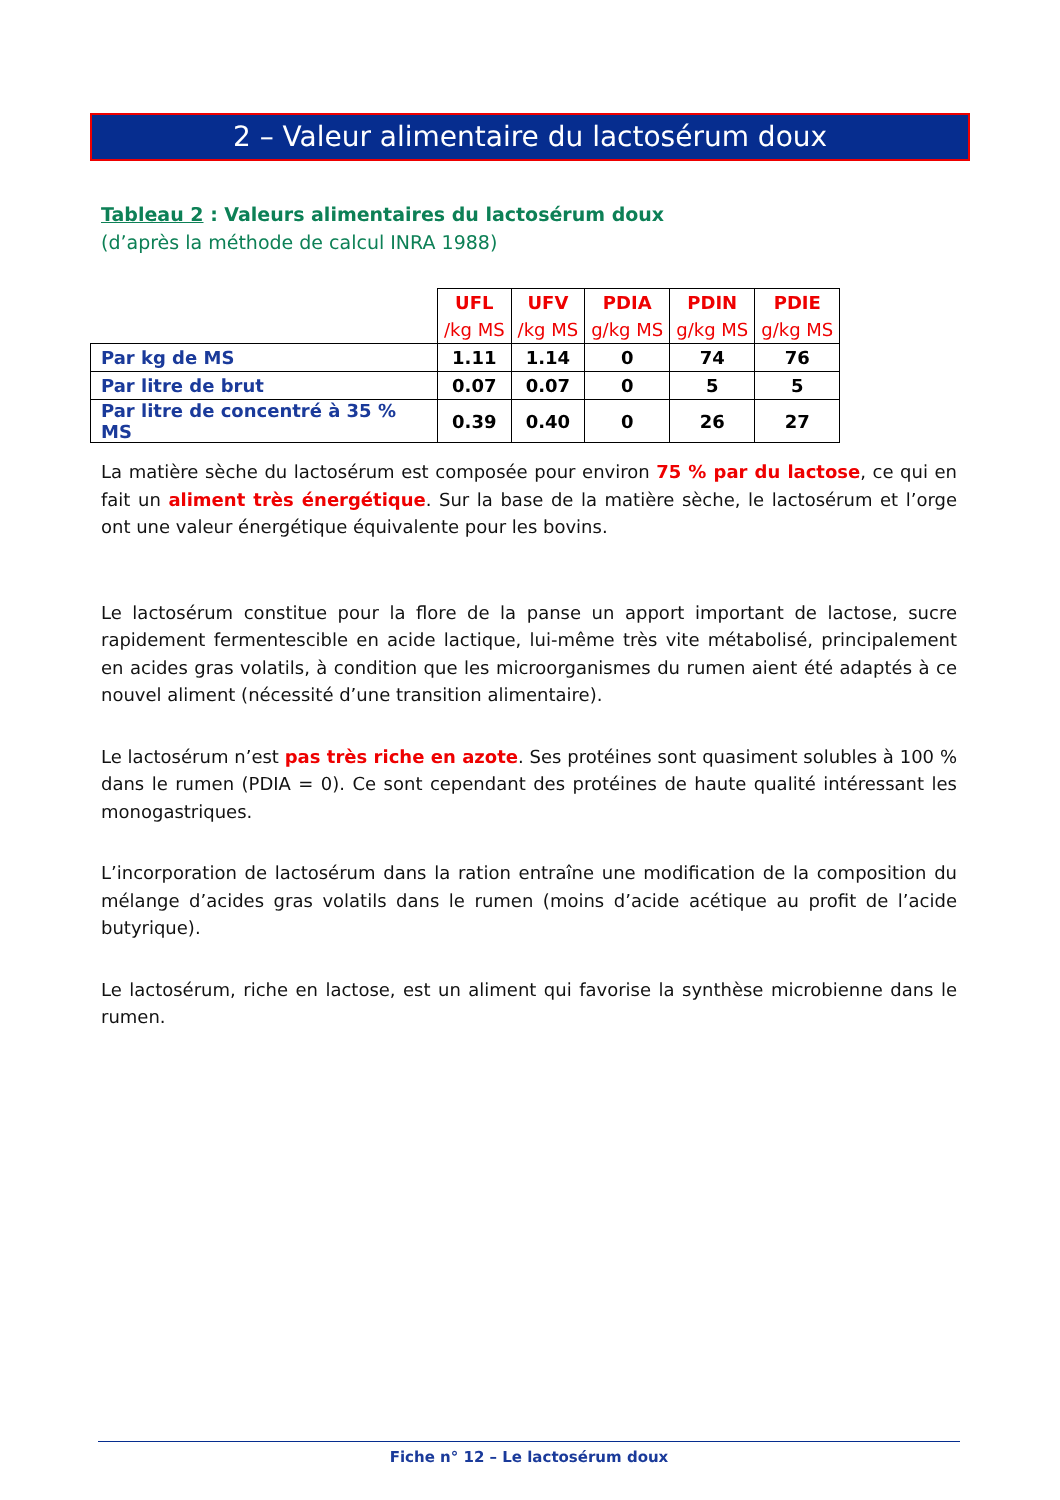2 – Valeur alimentaire du lactosérum doux
Tableau 2 : Valeurs alimentaires du lactosérum doux
(d’après la méthode de calcul INRA 1988)
| | UFL /kg MS | UFV /kg MS | PDIA g/kg MS | PDIN g/kg MS | PDIE g/kg MS |
| --- | --- | --- | --- | --- | --- |
| Par kg de MS | 1.11 | 1.14 | 0 | 74 | 76 |
| Par litre de brut | 0.07 | 0.07 | 0 | 5 | 5 |
| Par litre de concentré à 35 % MS | 0.39 | 0.40 | 0 | 26 | 27 |
La matière sèche du lactosérum est composée pour environ 75 % par du lactose, ce qui en fait un aliment très énergétique. Sur la base de la matière sèche, le lactosérum et l’orge ont une valeur énergétique équivalente pour les bovins.
Le lactosérum constitue pour la flore de la panse un apport important de lactose, sucre rapidement fermentescible en acide lactique, lui-même très vite métabolisé, principalement en acides gras volatils, à condition que les microorganismes du rumen aient été adaptés à ce nouvel aliment (nécessité d’une transition alimentaire).
Le lactosérum n’est pas très riche en azote. Ses protéines sont quasiment solubles à 100 % dans le rumen (PDIA = 0). Ce sont cependant des protéines de haute qualité intéressant les monogastriques.
L’incorporation de lactosérum dans la ration entraîne une modification de la composition du mélange d’acides gras volatils dans le rumen (moins d’acide acétique au profit de l’acide butyrique).
Le lactosérum, riche en lactose, est un aliment qui favorise la synthèse microbienne dans le rumen.
Fiche n° 12 – Le lactosérum doux